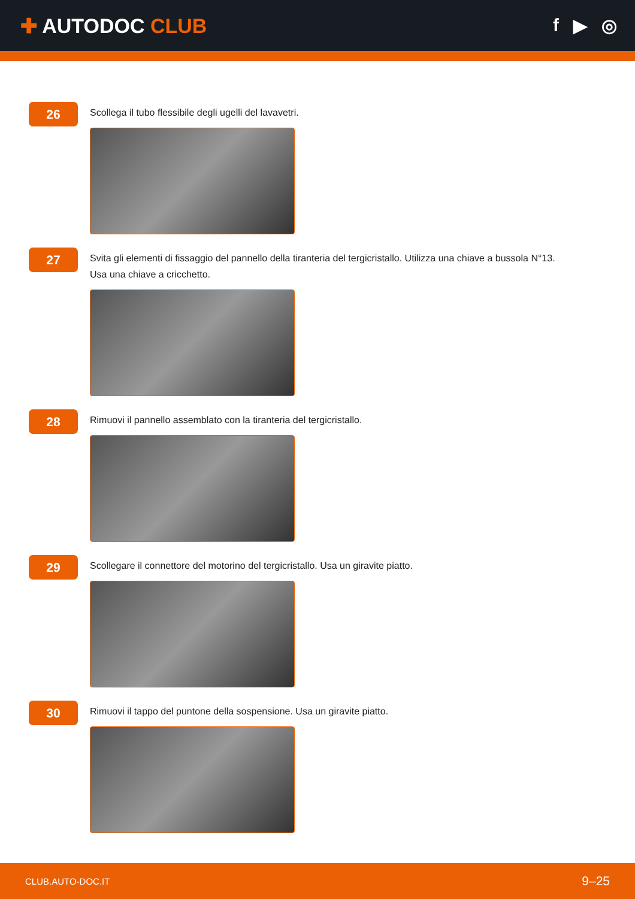✚ AUTODOC CLUB
f ▶ ◎
26
Scollega il tubo flessibile degli ugelli del lavavetri.
27
Svita gli elementi di fissaggio del pannello della tiranteria del tergicristallo. Utilizza una chiave a bussola N°13.
Usa una chiave a cricchetto.
28
Rimuovi il pannello assemblato con la tiranteria del tergicristallo.
29
Scollegare il connettore del motorino del tergicristallo. Usa un giravite piatto.
30
Rimuovi il tappo del puntone della sospensione. Usa un giravite piatto.
CLUB.AUTO-DOC.IT
9–25